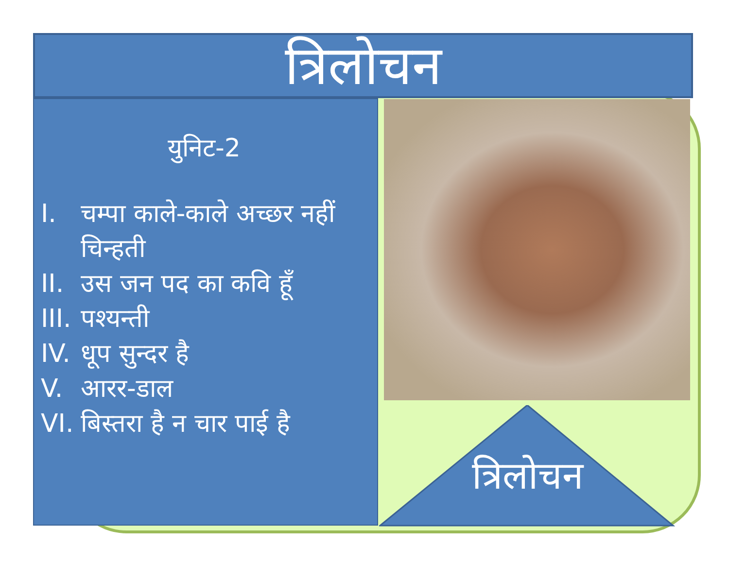त्रिलोचन
युनिट-2
I. चम्पा काले-काले अच्छर नहीं चिन्हती
II. उस जन पद का कवि हूँ
III. पश्यन्ती
IV. धूप सुन्दर है
V. आरर-डाल
VI. बिस्तरा है न चार पाई है
त्रिलोचन